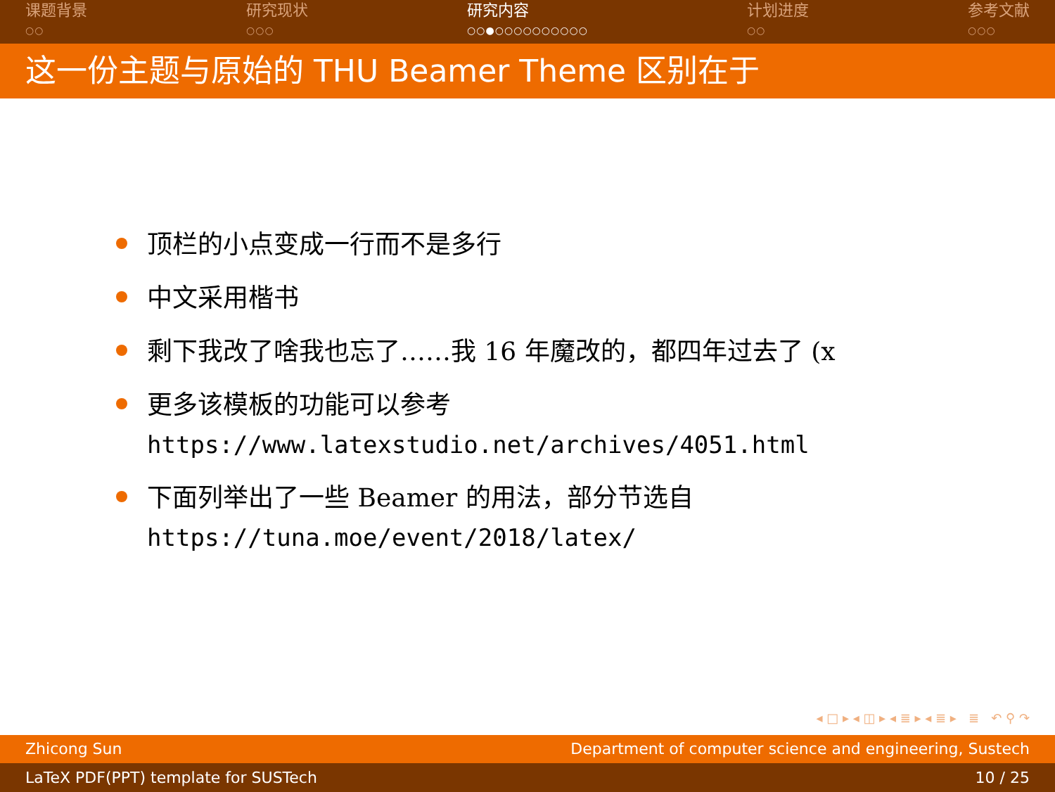课题背景
○○
研究现状
○○○
研究内容
○○●○○○○○○○○○○
计划进度
○○
参考文献
○○○
这一份主题与原始的 THU Beamer Theme 区别在于
顶栏的小点变成一行而不是多行
中文采用楷书
剩下我改了啥我也忘了……我 16 年魔改的，都四年过去了 (x
更多该模板的功能可以参考
https://www.latexstudio.net/archives/4051.html
下面列举出了一些 Beamer 的用法，部分节选自
https://tuna.moe/event/2018/latex/
◂ □ ▸ ◂ ◫ ▸ ◂ ≣ ▸ ◂ ≣ ▸ ≣ ↶ ⚲ ↷
Zhicong Sun Department of computer science and engineering, Sustech
LaTeX PDF(PPT) template for SUSTech 10 / 25